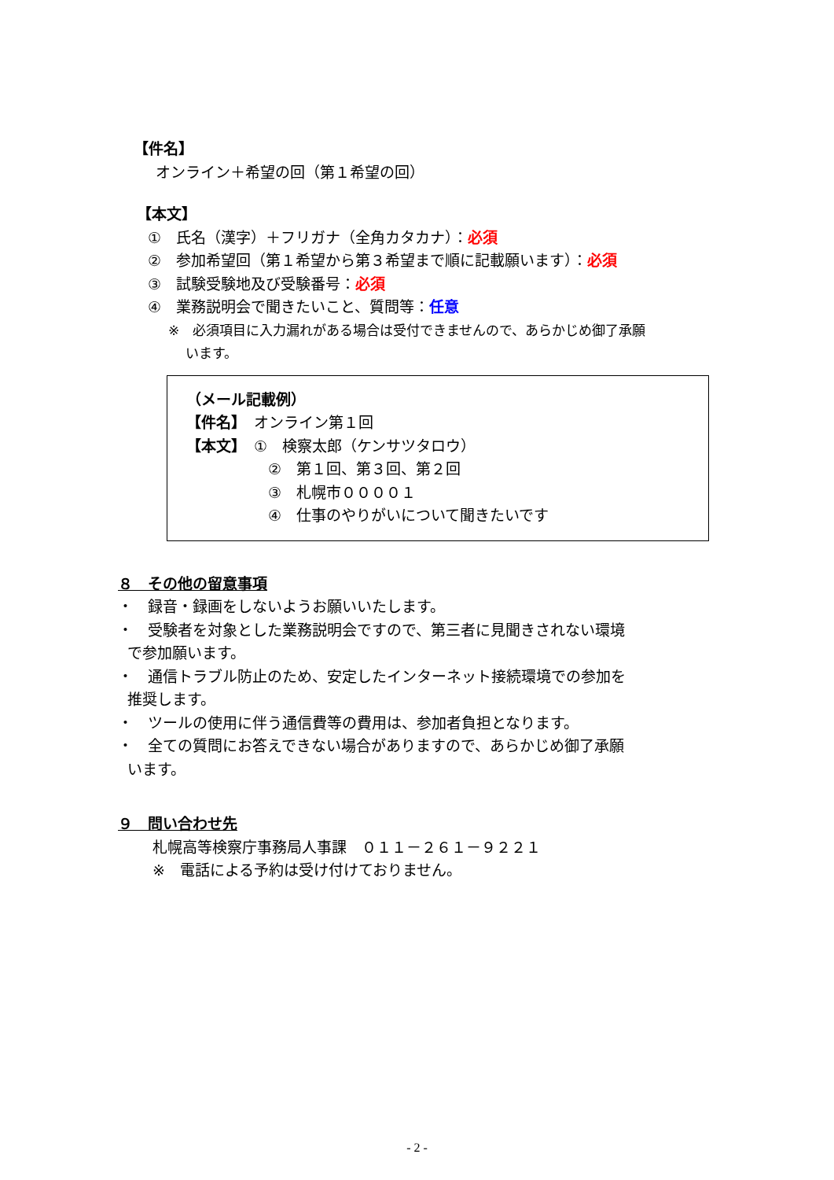【件名】
オンライン＋希望の回（第１希望の回）
【本文】
①　氏名（漢字）＋フリガナ（全角カタカナ）：必須
②　参加希望回（第１希望から第３希望まで順に記載願います）：必須
③　試験受験地及び受験番号：必須
④　業務説明会で聞きたいこと、質問等：任意
※　必須項目に入力漏れがある場合は受付できませんので、あらかじめ御了承願
います。
（メール記載例）
【件名】　オンライン第１回
【本文】　①　検察太郎（ケンサツタロウ）
②　第１回、第３回、第２回
③　札幌市００００１
④　仕事のやりがいについて聞きたいです
８　その他の留意事項
・　録音・録画をしないようお願いいたします。
・　受験者を対象とした業務説明会ですので、第三者に見聞きされない環境
で参加願います。
・　通信トラブル防止のため、安定したインターネット接続環境での参加を
推奨します。
・　ツールの使用に伴う通信費等の費用は、参加者負担となります。
・　全ての質問にお答えできない場合がありますので、あらかじめ御了承願
います。
９　問い合わせ先
札幌高等検察庁事務局人事課　０１１－２６１－９２２１
※　電話による予約は受け付けておりません。
- 2 -